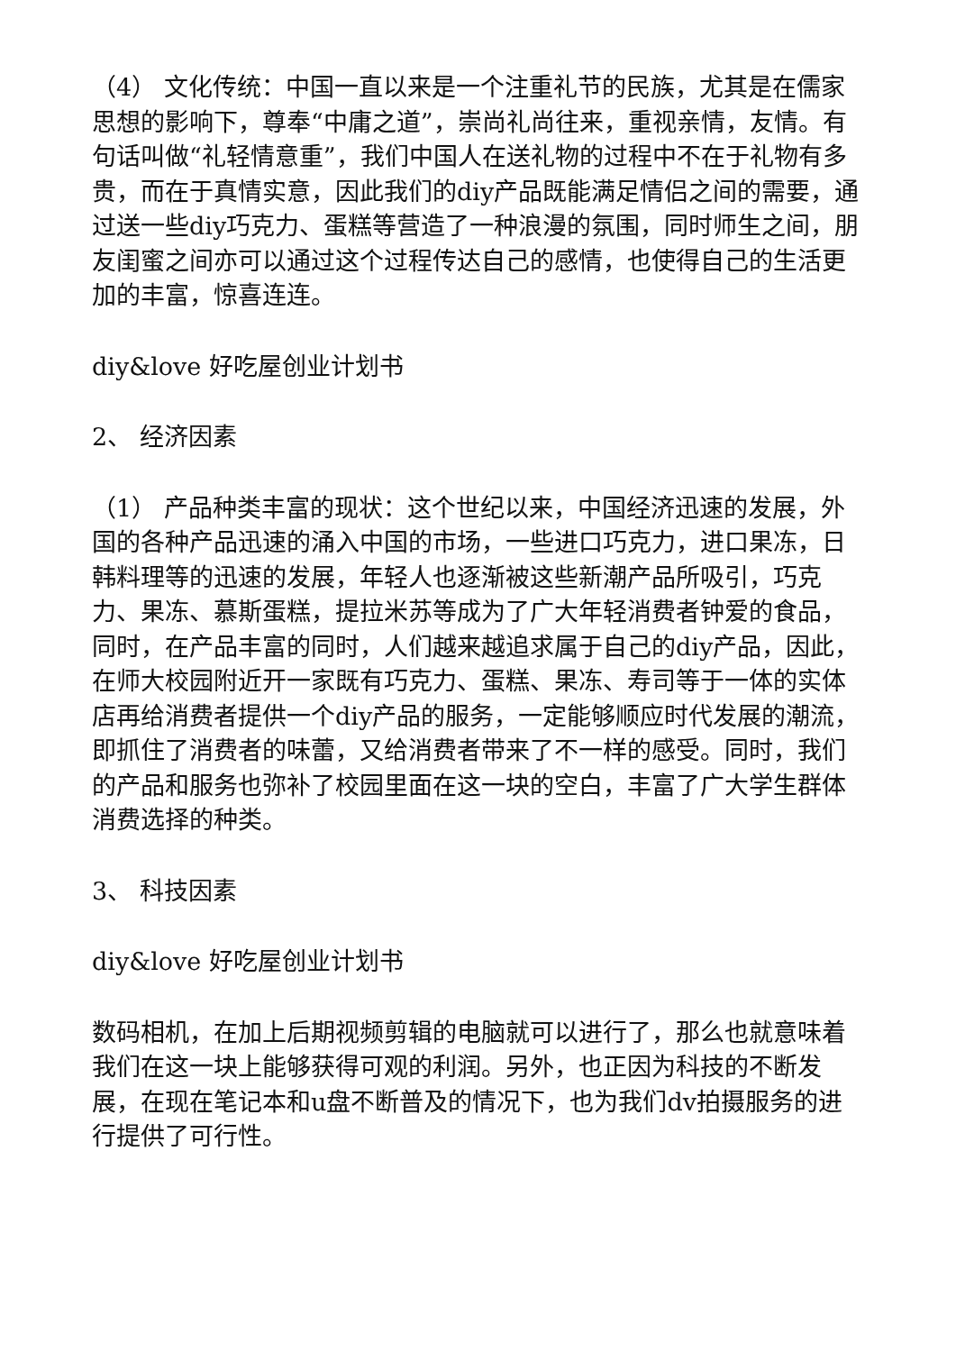（4） 文化传统：中国一直以来是一个注重礼节的民族，尤其是在儒家思想的影响下，尊奉“中庸之道”，崇尚礼尚往来，重视亲情，友情。有句话叫做“礼轻情意重”，我们中国人在送礼物的过程中不在于礼物有多贵，而在于真情实意，因此我们的diy产品既能满足情侣之间的需要，通过送一些diy巧克力、蛋糕等营造了一种浪漫的氛围，同时师生之间，朋友闺蜜之间亦可以通过这个过程传达自己的感情，也使得自己的生活更加的丰富，惊喜连连。
diy&love 好吃屋创业计划书
2、 经济因素
（1） 产品种类丰富的现状：这个世纪以来，中国经济迅速的发展，外国的各种产品迅速的涌入中国的市场，一些进口巧克力，进口果冻，日韩料理等的迅速的发展，年轻人也逐渐被这些新潮产品所吸引，巧克力、果冻、慕斯蛋糕，提拉米苏等成为了广大年轻消费者钟爱的食品，同时，在产品丰富的同时，人们越来越追求属于自己的diy产品，因此，在师大校园附近开一家既有巧克力、蛋糕、果冻、寿司等于一体的实体店再给消费者提供一个diy产品的服务，一定能够顺应时代发展的潮流，即抓住了消费者的味蕾，又给消费者带来了不一样的感受。同时，我们的产品和服务也弥补了校园里面在这一块的空白，丰富了广大学生群体消费选择的种类。
3、 科技因素
diy&love 好吃屋创业计划书
数码相机，在加上后期视频剪辑的电脑就可以进行了，那么也就意味着我们在这一块上能够获得可观的利润。另外，也正因为科技的不断发展，在现在笔记本和u盘不断普及的情况下，也为我们dv拍摄服务的进行提供了可行性。